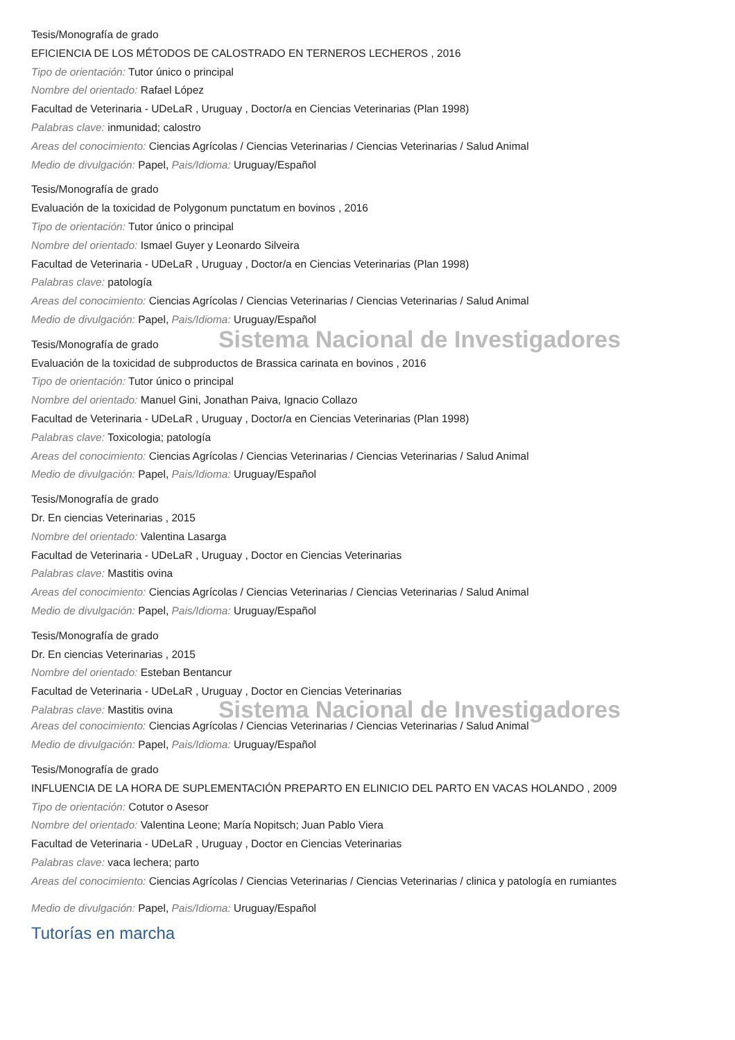Tesis/Monografía de grado
EFICIENCIA DE LOS MÉTODOS DE CALOSTRADO EN TERNEROS LECHEROS , 2016
Tipo de orientación: Tutor único o principal
Nombre del orientado: Rafael López
Facultad de Veterinaria - UDeLaR , Uruguay , Doctor/a en Ciencias Veterinarias (Plan 1998)
Palabras clave: inmunidad; calostro
Areas del conocimiento: Ciencias Agrícolas / Ciencias Veterinarias / Ciencias Veterinarias / Salud Animal
Medio de divulgación: Papel, Pais/Idioma: Uruguay/Español
Tesis/Monografía de grado
Evaluación de la toxicidad de Polygonum punctatum en bovinos , 2016
Tipo de orientación: Tutor único o principal
Nombre del orientado: Ismael Guyer y Leonardo Silveira
Facultad de Veterinaria - UDeLaR , Uruguay , Doctor/a en Ciencias Veterinarias (Plan 1998)
Palabras clave: patología
Areas del conocimiento: Ciencias Agrícolas / Ciencias Veterinarias / Ciencias Veterinarias / Salud Animal
Medio de divulgación: Papel, Pais/Idioma: Uruguay/Español
Sistema Nacional de Investigadores
Tesis/Monografía de grado
Evaluación de la toxicidad de subproductos de Brassica carinata en bovinos , 2016
Tipo de orientación: Tutor único o principal
Nombre del orientado: Manuel Gini, Jonathan Paiva, Ignacio Collazo
Facultad de Veterinaria - UDeLaR , Uruguay , Doctor/a en Ciencias Veterinarias (Plan 1998)
Palabras clave: Toxicologia; patología
Areas del conocimiento: Ciencias Agrícolas / Ciencias Veterinarias / Ciencias Veterinarias / Salud Animal
Medio de divulgación: Papel, Pais/Idioma: Uruguay/Español
Tesis/Monografía de grado
Dr. En ciencias Veterinarias , 2015
Nombre del orientado: Valentina Lasarga
Facultad de Veterinaria - UDeLaR , Uruguay , Doctor en Ciencias Veterinarias
Palabras clave: Mastitis ovina
Areas del conocimiento: Ciencias Agrícolas / Ciencias Veterinarias / Ciencias Veterinarias / Salud Animal
Medio de divulgación: Papel, Pais/Idioma: Uruguay/Español
Tesis/Monografía de grado
Dr. En ciencias Veterinarias , 2015
Nombre del orientado: Esteban Bentancur
Facultad de Veterinaria - UDeLaR , Uruguay , Doctor en Ciencias Veterinarias
Palabras clave: Mastitis ovina
Sistema Nacional de Investigadores
Areas del conocimiento: Ciencias Agrícolas / Ciencias Veterinarias / Ciencias Veterinarias / Salud Animal
Medio de divulgación: Papel, Pais/Idioma: Uruguay/Español
Tesis/Monografía de grado
INFLUENCIA DE LA HORA DE SUPLEMENTACIÓN PREPARTO EN ELINICIO DEL PARTO EN VACAS HOLANDO , 2009
Tipo de orientación: Cotutor o Asesor
Nombre del orientado: Valentina Leone; María Nopitsch; Juan Pablo Viera
Facultad de Veterinaria - UDeLaR , Uruguay , Doctor en Ciencias Veterinarias
Palabras clave: vaca lechera; parto
Areas del conocimiento: Ciencias Agrícolas / Ciencias Veterinarias / Ciencias Veterinarias / clinica y patología en rumiantes
Medio de divulgación: Papel, Pais/Idioma: Uruguay/Español
Tutorías en marcha